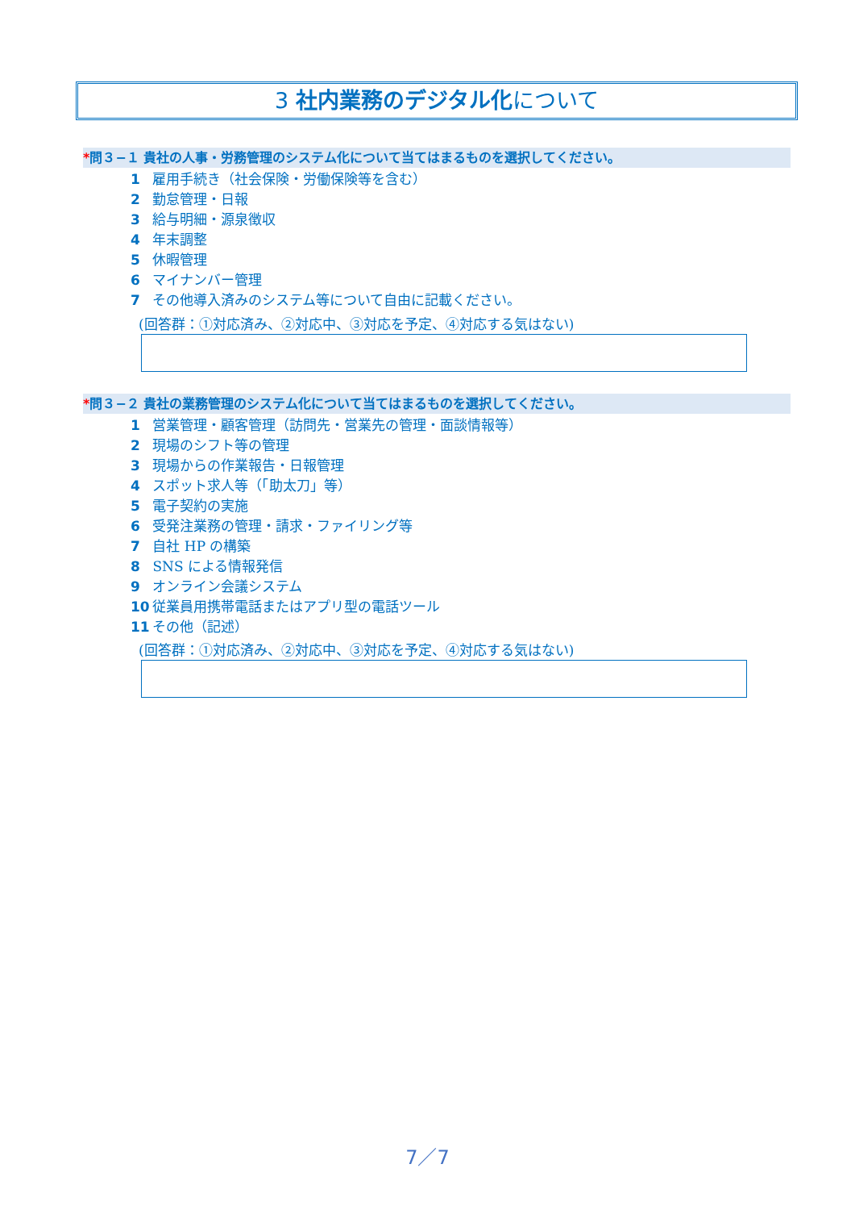3 社内業務のデジタル化について
*問３−１ 貴社の人事・労務管理のシステム化について当てはまるものを選択してください。
1 雇用手続き（社会保険・労働保険等を含む）
2 勤怠管理・日報
3 給与明細・源泉徴収
4 年末調整
5 休暇管理
6 マイナンバー管理
7 その他導入済みのシステム等について自由に記載ください。
(回答群：①対応済み、②対応中、③対応を予定、④対応する気はない)
*問３−２ 貴社の業務管理のシステム化について当てはまるものを選択してください。
1 営業管理・顧客管理（訪問先・営業先の管理・面談情報等）
2 現場のシフト等の管理
3 現場からの作業報告・日報管理
4 スポット求人等（「助太刀」等）
5 電子契約の実施
6 受発注業務の管理・請求・ファイリング等
7 自社 HP の構築
8 SNS による情報発信
9 オンライン会議システム
10 従業員用携帯電話またはアプリ型の電話ツール
11 その他（記述）
(回答群：①対応済み、②対応中、③対応を予定、④対応する気はない)
7／7